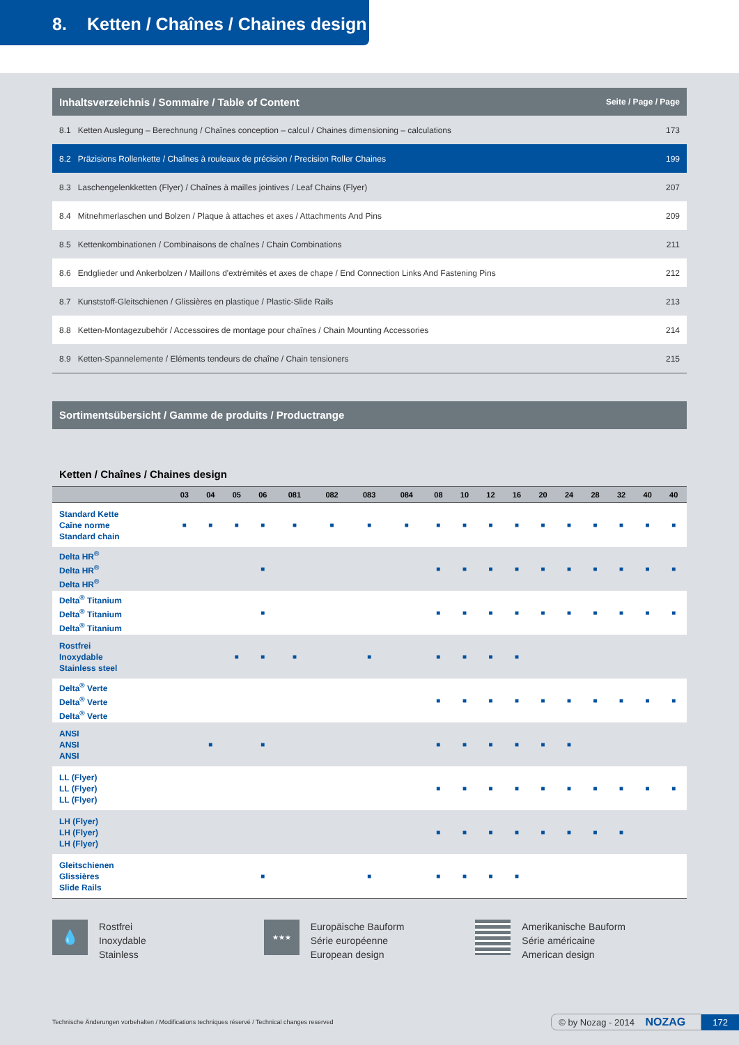8. Ketten / Chaînes / Chaines design
| Inhaltsverzeichnis / Sommaire / Table of Content | Seite / Page / Page |
| --- | --- |
| 8.1 Ketten Auslegung – Berechnung / Chaînes conception – calcul / Chaines dimensioning – calculations | 173 |
| 8.2 Präzisions Rollenkette / Chaînes à rouleaux de précision / Precision Roller Chaines | 199 |
| 8.3 Laschengelenkketten (Flyer) / Chaînes à mailles jointives / Leaf Chains (Flyer) | 207 |
| 8.4 Mitnehmerlaschen und Bolzen / Plaque à attaches et axes / Attachments And Pins | 209 |
| 8.5 Kettenkombinationen / Combinaisons de chaînes / Chain Combinations | 211 |
| 8.6 Endglieder und Ankerbolzen / Maillons d'extrémités et axes de chape / End Connection Links And Fastening Pins | 212 |
| 8.7 Kunststoff-Gleitschienen / Glissières en plastique / Plastic-Slide Rails | 213 |
| 8.8 Ketten-Montagezubehör / Accessoires de montage pour chaînes / Chain Mounting Accessories | 214 |
| 8.9 Ketten-Spannelemente / Eléments tendeurs de chaîne / Chain tensioners | 215 |
Sortimentsübersicht / Gamme de produits / Productrange
Ketten / Chaînes / Chaines design
| | 03 | 04 | 05 | 06 | 081 | 082 | 083 | 084 | 08 | 10 | 12 | 16 | 20 | 24 | 28 | 32 | 40 | 40 |
| --- | --- | --- | --- | --- | --- | --- | --- | --- | --- | --- | --- | --- | --- | --- | --- | --- | --- | --- |
| Standard Kette Caîne norme Standard chain | ■ | ■ | ■ | ■ | ■ | ■ | ■ | ■ | ■ | ■ | ■ | ■ | ■ | ■ | ■ | ■ | ■ | ■ |
| Delta HR<sup>®</sup> Delta HR<sup>®</sup> Delta HR<sup>®</sup> | | | | ■ | | | | | ■ | ■ | ■ | ■ | ■ | ■ | ■ | ■ | ■ | ■ |
| Delta<sup>®</sup> Titanium Delta<sup>®</sup> Titanium Delta<sup>®</sup> Titanium | | | | ■ | | | | | ■ | ■ | ■ | ■ | ■ | ■ | ■ | ■ | ■ | ■ |
| Rostfrei Inoxydable Stainless steel | | | ■ | ■ | ■ | | ■ | | ■ | ■ | ■ | ■ | | | | | | |
| Delta<sup>®</sup> Verte Delta<sup>®</sup> Verte Delta<sup>®</sup> Verte | | | | | | | | | ■ | ■ | ■ | ■ | ■ | ■ | ■ | ■ | ■ | ■ |
| ANSI ANSI ANSI | | ■ | | ■ | | | | | ■ | ■ | ■ | ■ | ■ | ■ | | | | |
| LL (Flyer) LL (Flyer) LL (Flyer) | | | | | | | | | ■ | ■ | ■ | ■ | ■ | ■ | ■ | ■ | ■ | ■ |
| LH (Flyer) LH (Flyer) LH (Flyer) | | | | | | | | | ■ | ■ | ■ | ■ | ■ | ■ | ■ | ■ | | |
| Gleitschienen Glissières Slide Rails | | | | ■ | | | ■ | | ■ | ■ | ■ | ■ | | | | | | |
💧 Rostfrei
Inoxydable
Stainless
★★★ Europäische Bauform
Série européenne
European design
Amerikanische Bauform
Série américaine
American design
Technische Änderungen vorbehalten / Modifications techniques réservé / Technical changes reserved © by Nozag - 2014 NOZAG 172